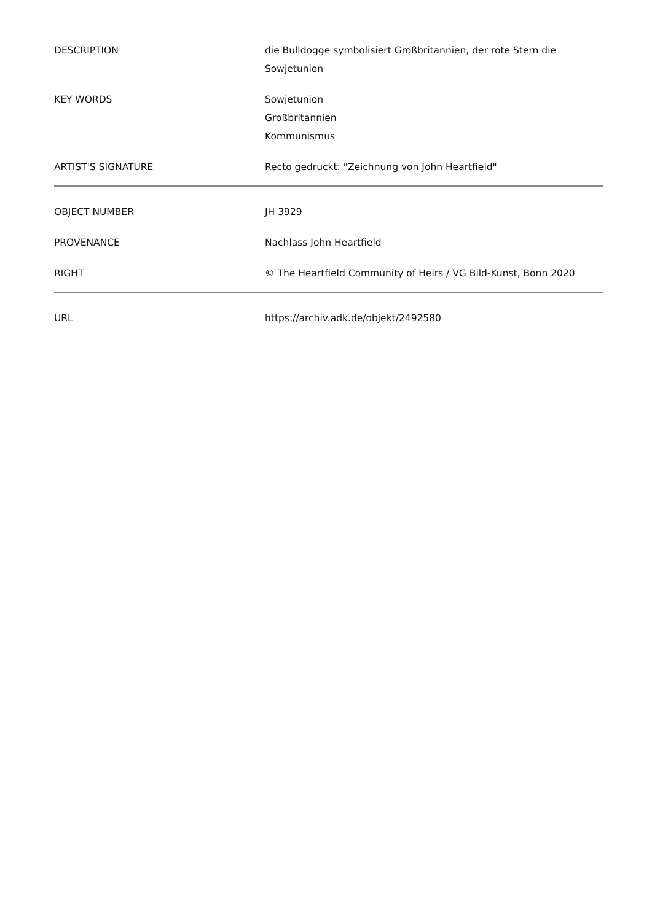| DESCRIPTION | die Bulldogge symbolisiert Großbritannien, der rote Stern die Sowjetunion |
| KEY WORDS | Sowjetunion Großbritannien Kommunismus |
| ARTIST'S SIGNATURE | Recto gedruckt: "Zeichnung von John Heartfield" |
| OBJECT NUMBER | JH 3929 |
| PROVENANCE | Nachlass John Heartfield |
| RIGHT | © The Heartfield Community of Heirs / VG Bild-Kunst, Bonn 2020 |
| URL | https://archiv.adk.de/objekt/2492580 |